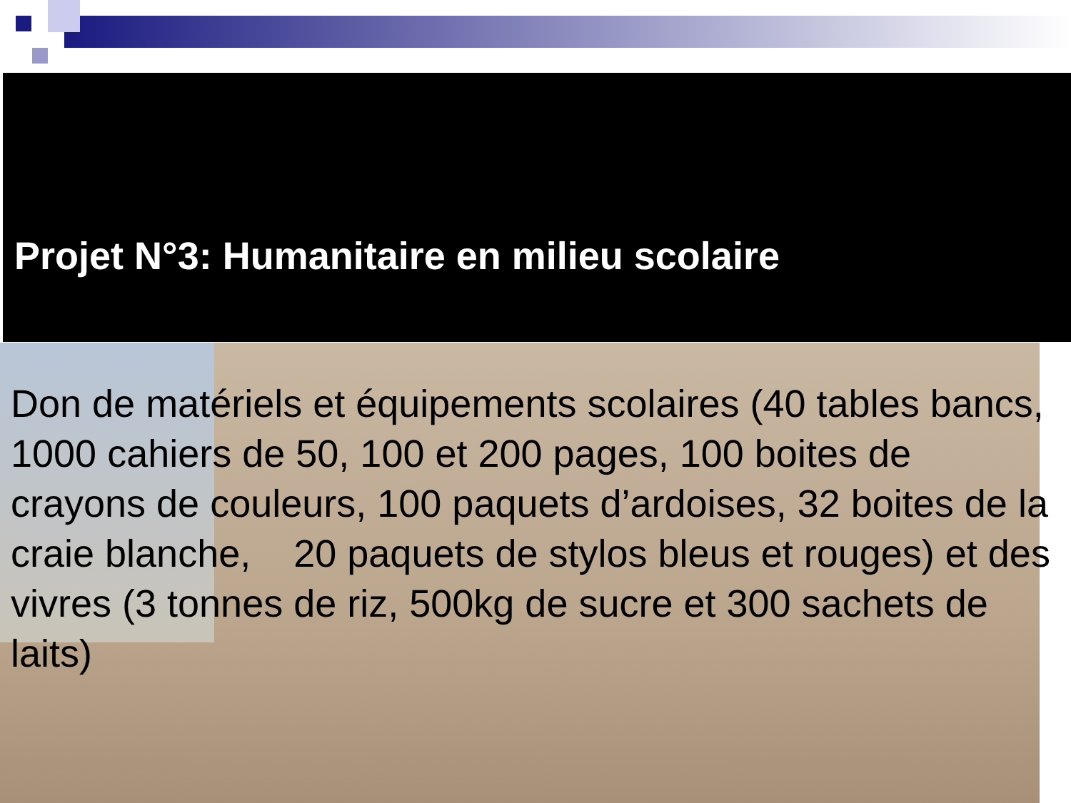Projet N°3: Humanitaire en milieu scolaire
Don de matériels et équipements scolaires (40 tables bancs, 1000 cahiers de 50, 100 et 200 pages, 100 boites de crayons de couleurs, 100 paquets d’ardoises, 32 boites de la craie blanche, 20 paquets de stylos bleus et rouges) et des vivres (3 tonnes de riz, 500kg de sucre et 300 sachets de laits)